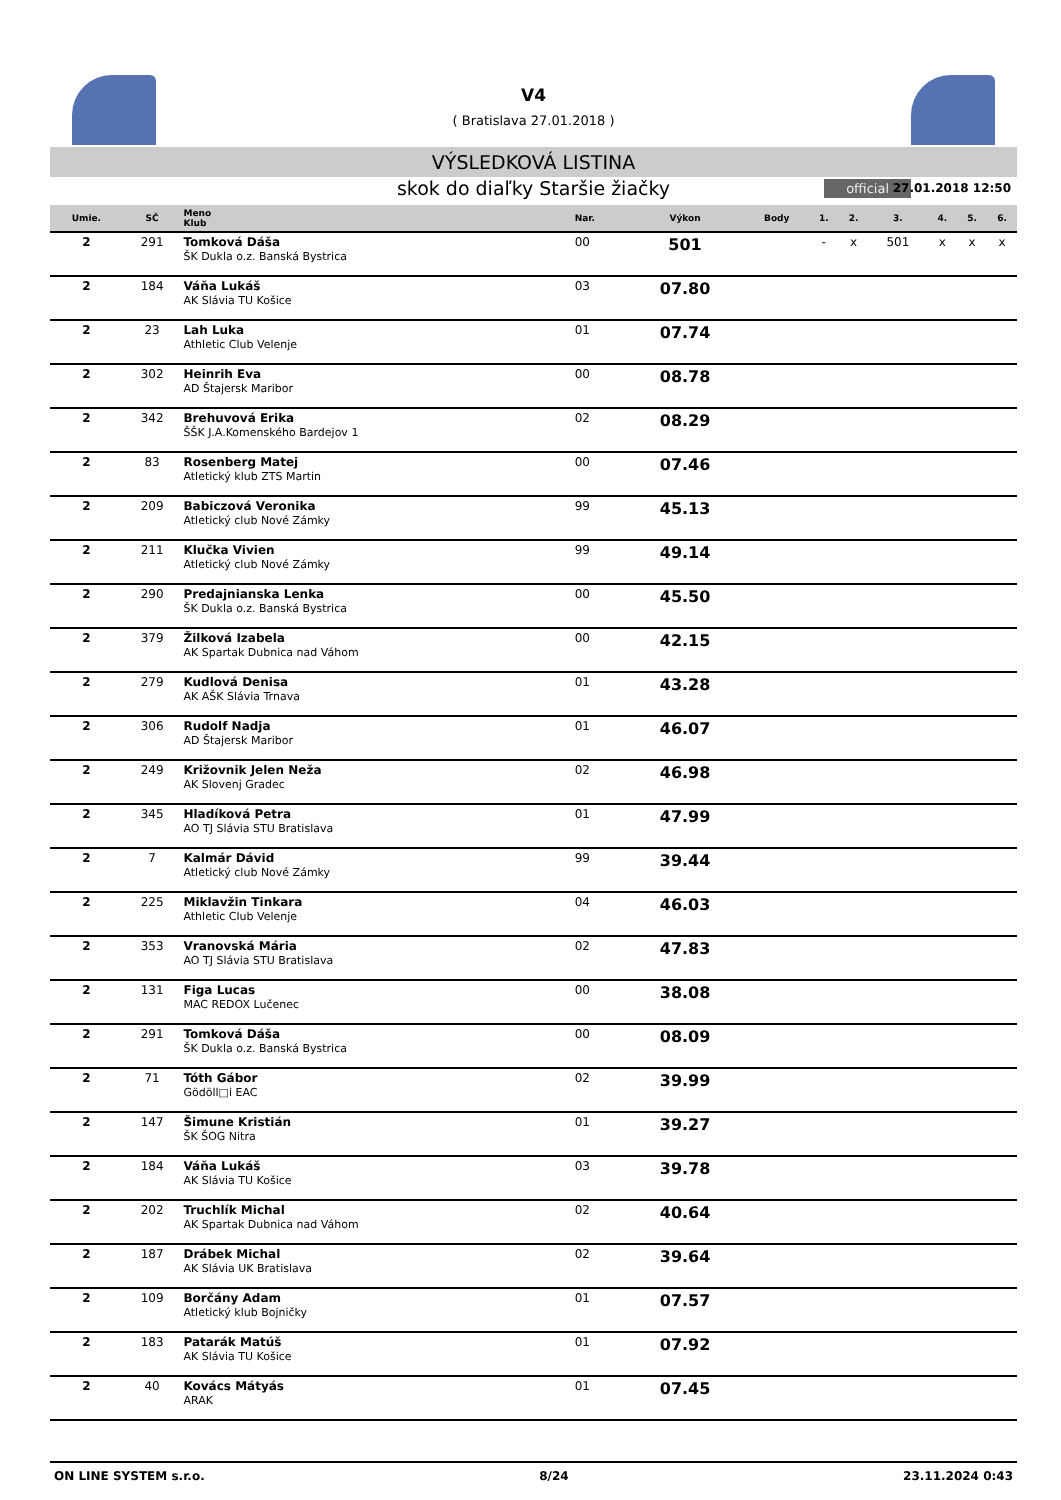V4
( Bratislava 27.01.2018 )
VÝSLEDKOVÁ LISTINA
skok do diaľky Staršie žiačky official 27.01.2018 12:50
| Umie. | SČ | Meno Klub | Nar. | Výkon | Body | 1. | 2. | 3. | 4. | 5. | 6. |
| --- | --- | --- | --- | --- | --- | --- | --- | --- | --- | --- | --- |
| 2 | 291 | Tomková Dáša ŠK Dukla o.z. Banská Bystrica | 00 | 501 | | - | x | 501 | x | x | x |
| 2 | 184 | Váňa Lukáš AK Slávia TU Košice | 03 | 07.80 | | | | | | | |
| 2 | 23 | Lah Luka Athletic Club Velenje | 01 | 07.74 | | | | | | | |
| 2 | 302 | Heinrih Eva AD Štajersk Maribor | 00 | 08.78 | | | | | | | |
| 2 | 342 | Brehuvová Erika ŠŠK J.A.Komenského Bardejov 1 | 02 | 08.29 | | | | | | | |
| 2 | 83 | Rosenberg Matej Atletický klub ZTS Martin | 00 | 07.46 | | | | | | | |
| 2 | 209 | Babiczová Veronika Atletický club Nové Zámky | 99 | 45.13 | | | | | | | |
| 2 | 211 | Klučka Vivien Atletický club Nové Zámky | 99 | 49.14 | | | | | | | |
| 2 | 290 | Predajnianska Lenka ŠK Dukla o.z. Banská Bystrica | 00 | 45.50 | | | | | | | |
| 2 | 379 | Žilková Izabela AK Spartak Dubnica nad Váhom | 00 | 42.15 | | | | | | | |
| 2 | 279 | Kudlová Denisa AK AŠK Slávia Trnava | 01 | 43.28 | | | | | | | |
| 2 | 306 | Rudolf Nadja AD Štajersk Maribor | 01 | 46.07 | | | | | | | |
| 2 | 249 | Križovnik Jelen Neža AK Slovenj Gradec | 02 | 46.98 | | | | | | | |
| 2 | 345 | Hladíková Petra AO TJ Slávia STU Bratislava | 01 | 47.99 | | | | | | | |
| 2 | 7 | Kalmár Dávid Atletický club Nové Zámky | 99 | 39.44 | | | | | | | |
| 2 | 225 | Miklavžin Tinkara Athletic Club Velenje | 04 | 46.03 | | | | | | | |
| 2 | 353 | Vranovská Mária AO TJ Slávia STU Bratislava | 02 | 47.83 | | | | | | | |
| 2 | 131 | Figa Lucas MAC REDOX Lučenec | 00 | 38.08 | | | | | | | |
| 2 | 291 | Tomková Dáša ŠK Dukla o.z. Banská Bystrica | 00 | 08.09 | | | | | | | |
| 2 | 71 | Tóth Gábor Gödöll□i EAC | 02 | 39.99 | | | | | | | |
| 2 | 147 | Šimune Kristián ŠK ŠOG Nitra | 01 | 39.27 | | | | | | | |
| 2 | 184 | Váňa Lukáš AK Slávia TU Košice | 03 | 39.78 | | | | | | | |
| 2 | 202 | Truchlík Michal AK Spartak Dubnica nad Váhom | 02 | 40.64 | | | | | | | |
| 2 | 187 | Drábek Michal AK Slávia UK Bratislava | 02 | 39.64 | | | | | | | |
| 2 | 109 | Borčány Adam Atletický klub Bojničky | 01 | 07.57 | | | | | | | |
| 2 | 183 | Patarák Matúš AK Slávia TU Košice | 01 | 07.92 | | | | | | | |
| 2 | 40 | Kovács Mátyás ARAK | 01 | 07.45 | | | | | | | |
ON LINE SYSTEM s.r.o. 8/24 23.11.2024 0:43